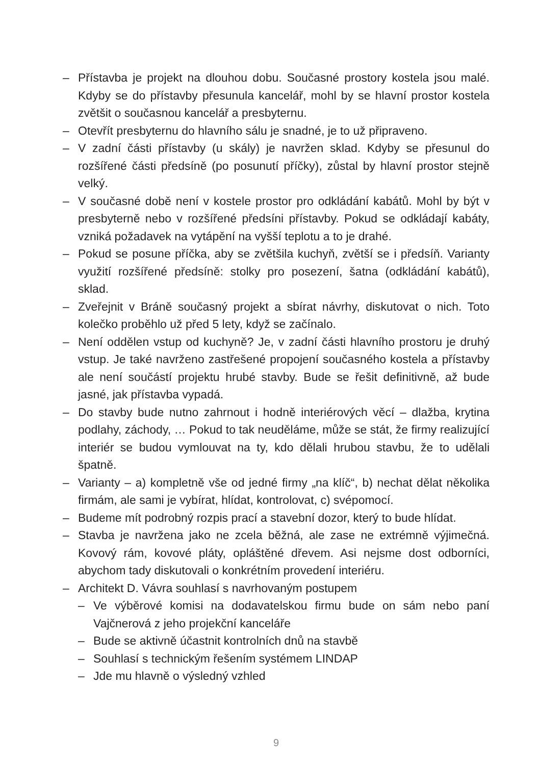– Přístavba je projekt na dlouhou dobu. Současné prostory kostela jsou malé. Kdyby se do přístavby přesunula kancelář, mohl by se hlavní prostor kostela zvětšit o současnou kancelář a presbyternu.
– Otevřít presbyternu do hlavního sálu je snadné, je to už připraveno.
– V zadní části přístavby (u skály) je navržen sklad. Kdyby se přesunul do rozšířené části předsíně (po posunutí příčky), zůstal by hlavní prostor stejně velký.
– V současné době není v kostele prostor pro odkládání kabátů. Mohl by být v presbyterně nebo v rozšířené předsíni přístavby. Pokud se odkládají kabáty, vzniká požadavek na vytápění na vyšší teplotu a to je drahé.
– Pokud se posune příčka, aby se zvětšila kuchyň, zvětší se i předsíň. Varianty využití rozšířené předsíně: stolky pro posezení, šatna (odkládání kabátů), sklad.
– Zveřejnit v Bráně současný projekt a sbírat návrhy, diskutovat o nich. Toto kolečko proběhlo už před 5 lety, když se začínalo.
– Není oddělen vstup od kuchyně? Je, v zadní části hlavního prostoru je druhý vstup. Je také navrženo zastřešené propojení současného kostela a přístavby ale není součástí projektu hrubé stavby. Bude se řešit definitivně, až bude jasné, jak přístavba vypadá.
– Do stavby bude nutno zahrnout i hodně interiérových věcí – dlažba, krytina podlahy, záchody, … Pokud to tak neuděláme, může se stát, že firmy realizující interiér se budou vymlouvat na ty, kdo dělali hrubou stavbu, že to udělali špatně.
– Varianty – a) kompletně vše od jedné firmy „na klíč“, b) nechat dělat několika firmám, ale sami je vybírat, hlídat, kontrolovat, c) svépomocí.
– Budeme mít podrobný rozpis prací a stavební dozor, který to bude hlídat.
– Stavba je navržena jako ne zcela běžná, ale zase ne extrémně výjimečná. Kovový rám, kovové pláty, opláštěné dřevem. Asi nejsme dost odborníci, abychom tady diskutovali o konkrétním provedení interiéru.
– Architekt D. Vávra souhlasí s navrhovaným postupem
– Ve výběrové komisi na dodavatelskou firmu bude on sám nebo paní Vajčnerová z jeho projekční kanceláře
– Bude se aktivně účastnit kontrolních dnů na stavbě
– Souhlasí s technickým řešením systémem LINDAP
– Jde mu hlavně o výsledný vzhled
9